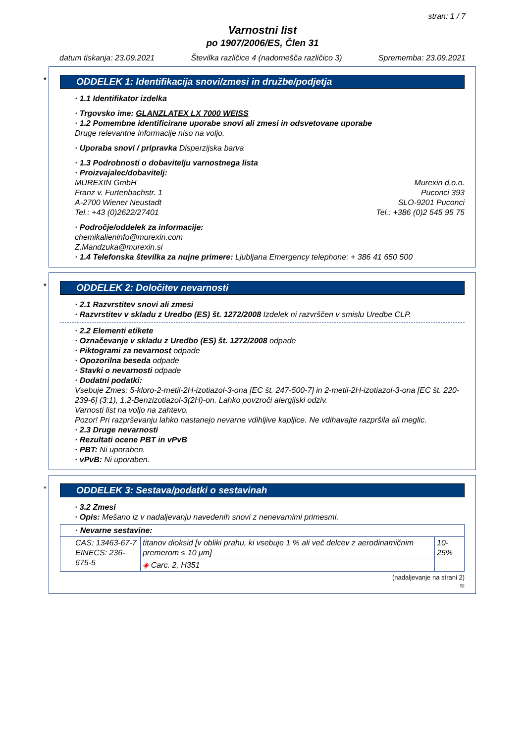stran: 1 / 7
Varnostni list
po 1907/2006/ES, Člen 31
datum tiskanja: 23.09.2021 Številka različice 4 (nadomešča različico 3) Sprememba: 23.09.2021
*
ODDELEK 1: Identifikacija snovi/zmesi in družbe/podjetja
· 1.1 Identifikator izdelka
· Trgovsko ime: GLANZLATEX LX 7000 WEISS
· 1.2 Pomembne identificirane uporabe snovi ali zmesi in odsvetovane uporabe
Druge relevantne informacije niso na voljo.
· Uporaba snovi / pripravka Disperzijska barva
· 1.3 Podrobnosti o dobavitelju varnostnega lista
· Proizvajalec/dobavitelj:
MUREXIN GmbH
Franz v. Furtenbachstr. 1
A-2700 Wiener Neustadt
Tel.: +43 (0)2622/27401
Murexin d.o.o.
Puconci 393
SLO-9201 Puconci
Tel.: +386 (0)2 545 95 75
· Področje/oddelek za informacije:
chemikalieninfo@murexin.com
Z.Mandzuka@murexin.si
· 1.4 Telefonska številka za nujne primere: Ljubljana Emergency telephone: + 386 41 650 500
*
ODDELEK 2: Določitev nevarnosti
· 2.1 Razvrstitev snovi ali zmesi
· Razvrstitev v skladu z Uredbo (ES) št. 1272/2008 Izdelek ni razvrščen v smislu Uredbe CLP.
· 2.2 Elementi etikete
· Označevanje v skladu z Uredbo (ES) št. 1272/2008 odpade
· Piktogrami za nevarnost odpade
· Opozorilna beseda odpade
· Stavki o nevarnosti odpade
· Dodatni podatki:
Vsebuje Zmes: 5-kloro-2-metil-2H-izotiazol-3-ona [EC št. 247-500-7] in 2-metil-2H-izotiazol-3-ona [EC št. 220-239-6] (3:1), 1,2-Benzizotiazol-3(2H)-on. Lahko povzroči alergijski odziv.
Varnosti list na voljo na zahtevo.
Pozor! Pri razprševanju lahko nastanejo nevarne vdihljive kapljice. Ne vdihavajte razpršila ali meglic.
· 2.3 Druge nevarnosti
· Rezultati ocene PBT in vPvB
· PBT: Ni uporaben.
· vPvB: Ni uporaben.
*
ODDELEK 3: Sestava/podatki o sestavinah
· 3.2 Zmesi
· Opis: Mešano iz v nadaljevanju navedenih snovi z nenevarnimi primesmi.
| · Nevarne sestavine: | | |
| CAS: 13463-67-7 EINECS: 236-675-5 | titanov dioksid [v obliki prahu, ki vsebuje 1 % ali več delcev z aerodinamičnim premerom ≤ 10 μm] | 10-25% |
| | ◈ Carc. 2, H351 | |
(nadaljevanje na strani 2)
SI